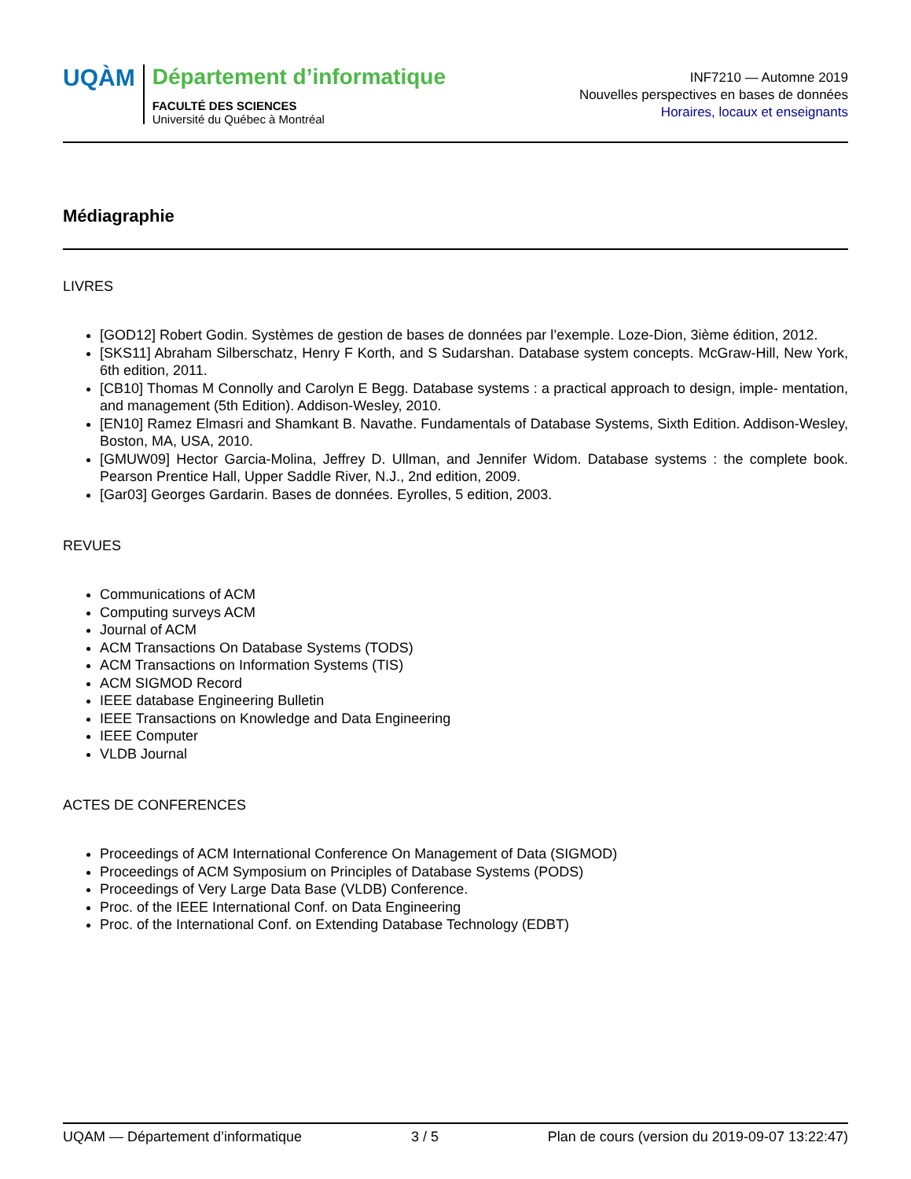UQÀM
Département d’informatique
FACULTÉ DES SCIENCES
Université du Québec à Montréal
INF7210 — Automne 2019
Nouvelles perspectives en bases de données
Horaires, locaux et enseignants
Médiagraphie
LIVRES
[GOD12] Robert Godin. Systèmes de gestion de bases de données par l’exemple. Loze-Dion, 3ième édition, 2012.
[SKS11] Abraham Silberschatz, Henry F Korth, and S Sudarshan. Database system concepts. McGraw-Hill, New York, 6th edition, 2011.
[CB10] Thomas M Connolly and Carolyn E Begg. Database systems : a practical approach to design, imple- mentation, and management (5th Edition). Addison-Wesley, 2010.
[EN10] Ramez Elmasri and Shamkant B. Navathe. Fundamentals of Database Systems, Sixth Edition. Addison-Wesley, Boston, MA, USA, 2010.
[GMUW09] Hector Garcia-Molina, Jeffrey D. Ullman, and Jennifer Widom. Database systems : the complete book. Pearson Prentice Hall, Upper Saddle River, N.J., 2nd edition, 2009.
[Gar03] Georges Gardarin. Bases de données. Eyrolles, 5 edition, 2003.
REVUES
Communications of ACM
Computing surveys ACM
Journal of ACM
ACM Transactions On Database Systems (TODS)
ACM Transactions on Information Systems (TIS)
ACM SIGMOD Record
IEEE database Engineering Bulletin
IEEE Transactions on Knowledge and Data Engineering
IEEE Computer
VLDB Journal
ACTES DE CONFERENCES
Proceedings of ACM International Conference On Management of Data (SIGMOD)
Proceedings of ACM Symposium on Principles of Database Systems (PODS)
Proceedings of Very Large Data Base (VLDB) Conference.
Proc. of the IEEE International Conf. on Data Engineering
Proc. of the International Conf. on Extending Database Technology (EDBT)
UQAM — Département d’informatique 3 / 5 Plan de cours (version du 2019-09-07 13:22:47)